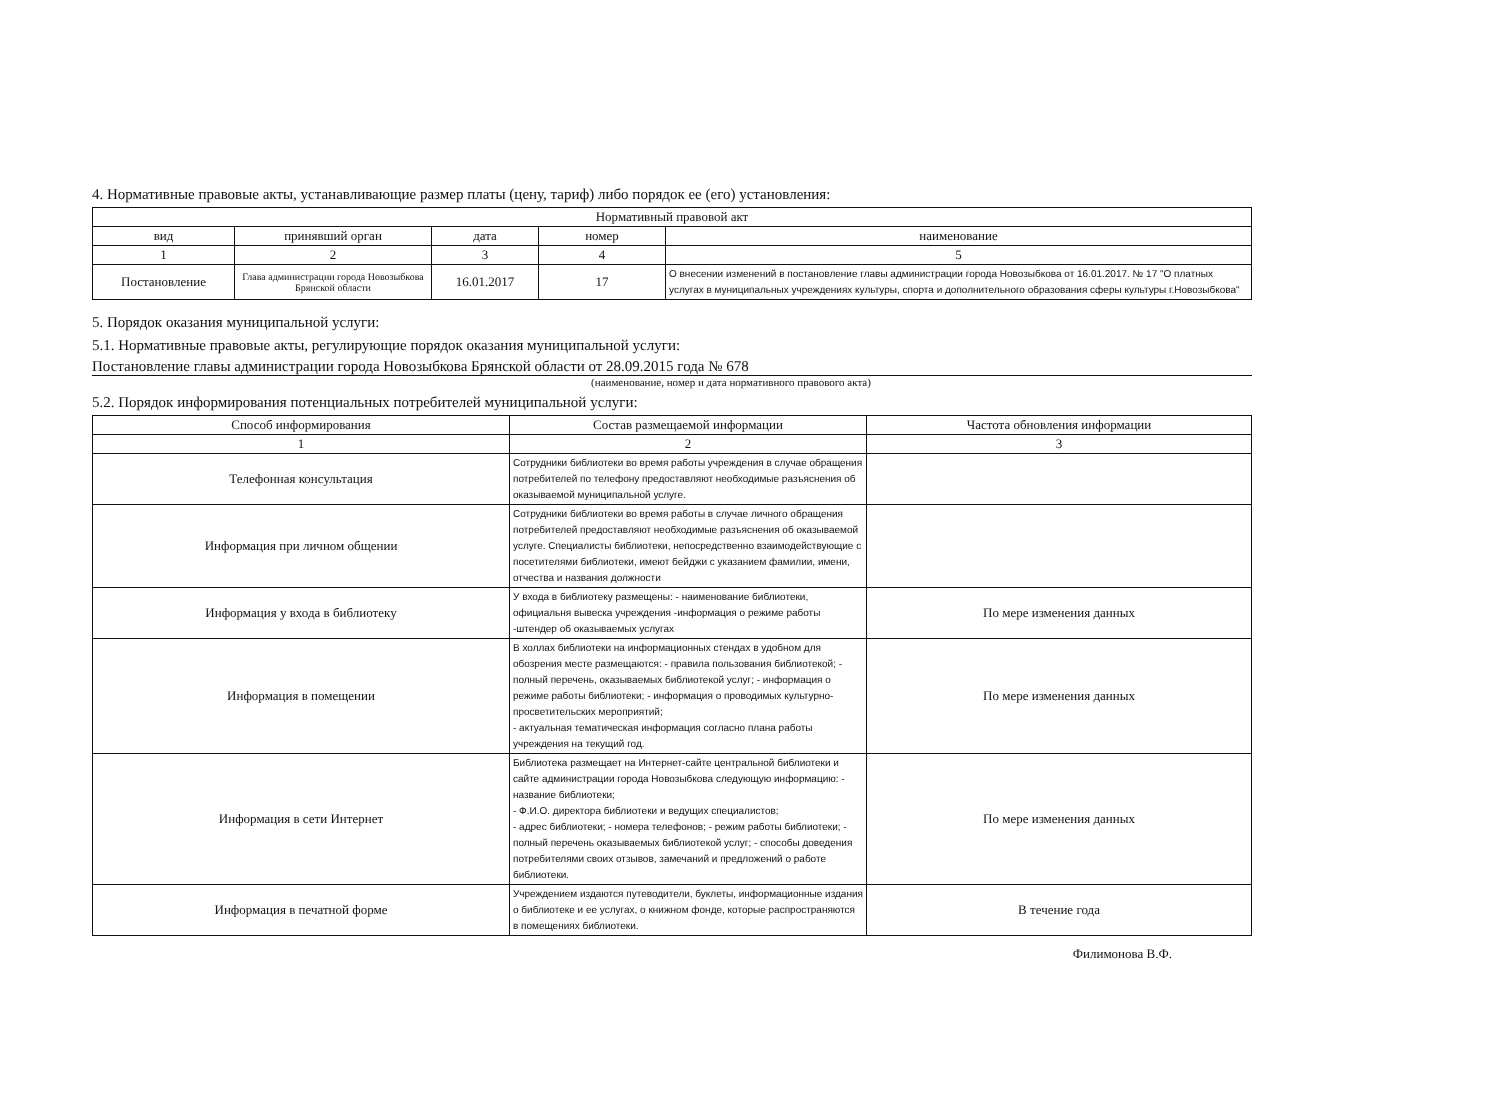4. Нормативные правовые акты, устанавливающие размер платы (цену, тариф) либо порядок ее (его) установления:
| Нормативный правовой акт | | | | |
| --- | --- | --- | --- | --- |
| вид | принявший орган | дата | номер | наименование |
| 1 | 2 | 3 | 4 | 5 |
| Постановление | Глава администрации города Новозыбкова Брянской области | 16.01.2017 | 17 | О внесении изменений в постановление главы администрации города Новозыбкова от 16.01.2017. № 17 "О платных услугах в муниципальных учреждениях культуры, спорта и дополнительного образования сферы культуры г.Новозыбкова" |
5. Порядок оказания муниципальной услуги:
5.1. Нормативные правовые акты, регулирующие порядок оказания муниципальной услуги:
Постановление главы администрации города Новозыбкова Брянской области от 28.09.2015 года № 678
(наименование, номер и дата нормативного правового акта)
5.2. Порядок информирования потенциальных потребителей муниципальной услуги:
| Способ информирования | Состав размещаемой информации | Частота обновления информации |
| --- | --- | --- |
| 1 | 2 | 3 |
| Телефонная консультация | Сотрудники библиотеки во время работы учреждения в случае обращения потребителей по телефону предоставляют необходимые разъяснения об оказываемой муниципальной услуге. | |
| Информация при личном общении | Сотрудники библиотеки во время работы в случае личного обращения потребителей предоставляют необходимые разъяснения об оказываемой услуге. Специалисты библиотеки, непосредственно взаимодействующие с посетителями библиотеки, имеют бейджи с указанием фамилии, имени, отчества и названия должности | |
| Информация у входа в библиотеку | У входа в библиотеку размещены: - наименование библиотеки, официальня вывеска учреждения -информация о режиме работы -штендер об оказываемых услугах | По мере изменения данных |
| Информация в помещении | В холлах библиотеки на информационных стендах в удобном для обозрения месте размещаются: - правила пользования библиотекой; - полный перечень, оказываемых библиотекой услуг; - информация о режиме работы библиотеки; - информация о проводимых культурно-просветительских мероприятий; - актуальная тематическая информация согласно плана работы учреждения на текущий год. | По мере изменения данных |
| Информация в сети Интернет | Библиотека размещает на Интернет-сайте центральной библиотеки и сайте администрации города Новозыбкова следующую информацию: - название библиотеки; - Ф.И.О. директора библиотеки и ведущих специалистов; - адрес библиотеки; - номера телефонов; - режим работы библиотеки; - полный перечень оказываемых библиотекой услуг; - способы доведения потребителями своих отзывов, замечаний и предложений о работе библиотеки. | По мере изменения данных |
| Информация в печатной форме | Учреждением издаются путеводители, буклеты, информационные издания о библиотеке и ее услугах, о книжном фонде, которые распространяются в помещениях библиотеки. | В течение года |
Филимонова В.Ф.